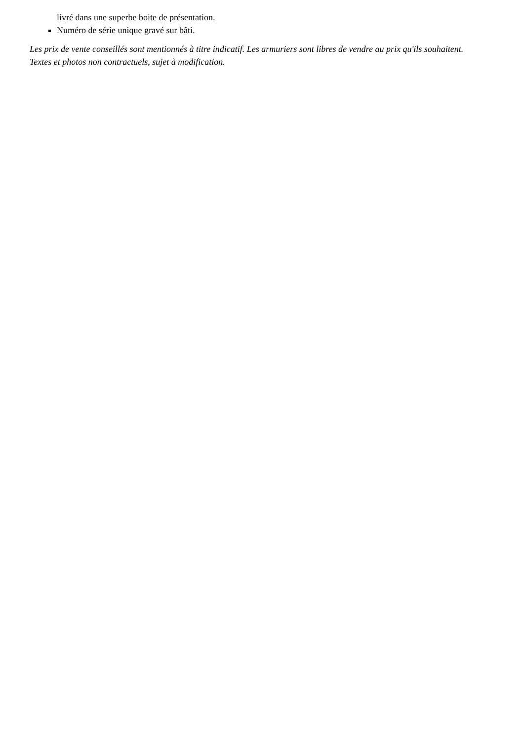livré dans une superbe boite de présentation.
Numéro de série unique gravé sur bâti.
Les prix de vente conseillés sont mentionnés à titre indicatif. Les armuriers sont libres de vendre au prix qu'ils souhaitent. Textes et photos non contractuels, sujet à modification.